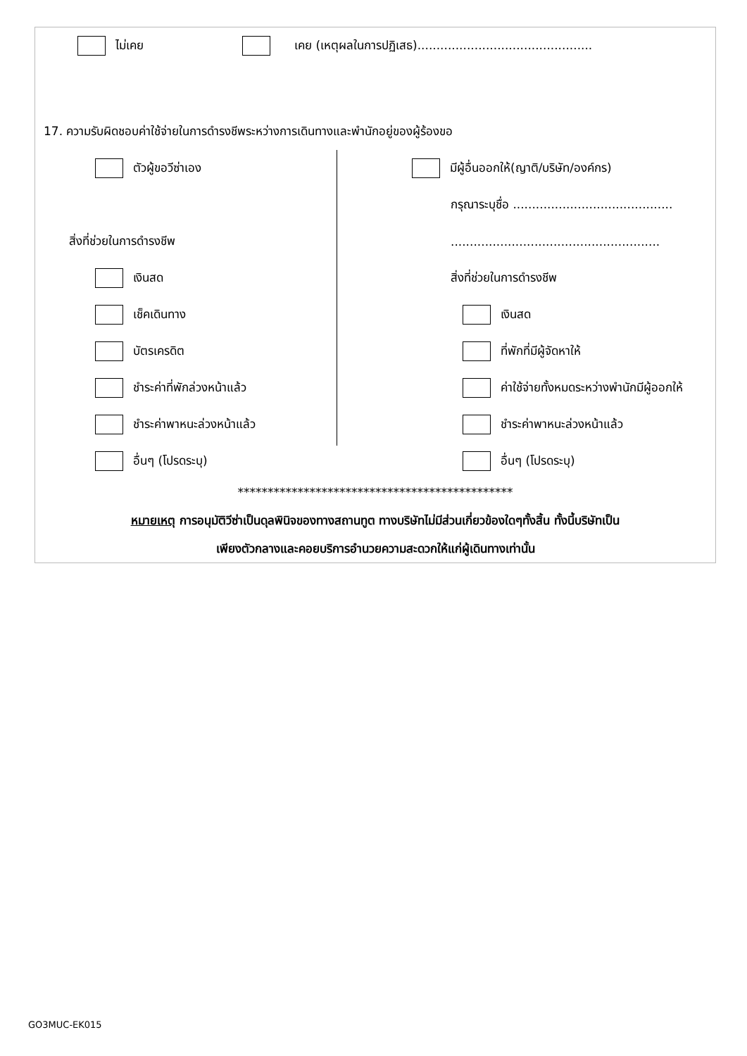ไม่เคย เคย (เหตุผลในการปฏิเสธ)..............................................
17. ความรับผิดชอบค่าใช้จ่ายในการดำรงชีพระหว่างการเดินทางและพำนักอยู่ของผู้ร้องขอ
ตัวผู้ขอวีซ่าเอง
สิ่งที่ช่วยในการดำรงชีพ
เงินสด
เช็คเดินทาง
บัตรเครดิต
ชำระค่าที่พักล่วงหน้าแล้ว
ชำระค่าพาหนะล่วงหน้าแล้ว
อื่นๆ (โปรดระบุ)
มีผู้อื่นออกให้(ญาติ/บริษัท/องค์กร)
กรุณาระบุชื่อ ..........................................
.......................................................
สิ่งที่ช่วยในการดำรงชีพ
เงินสด
ที่พักที่มีผู้จัดหาให้
ค่าใช้จ่ายทั้งหมดระหว่างพำนักมีผู้ออกให้
ชำระค่าพาหนะล่วงหน้าแล้ว
อื่นๆ (โปรดระบุ)
**********************************************
หมายเหตุ การอนุมัติวีซ่าเป็นดุลพินิจของทางสถานทูต ทางบริษัทไม่มีส่วนเกี่ยวข้องใดๆทั้งสิ้น ทั้งนี้บริษัทเป็น
เพียงตัวกลางและคอยบริการอำนวยความสะดวกให้แก่ผู้เดินทางเท่านั้น
GO3MUC-EK015